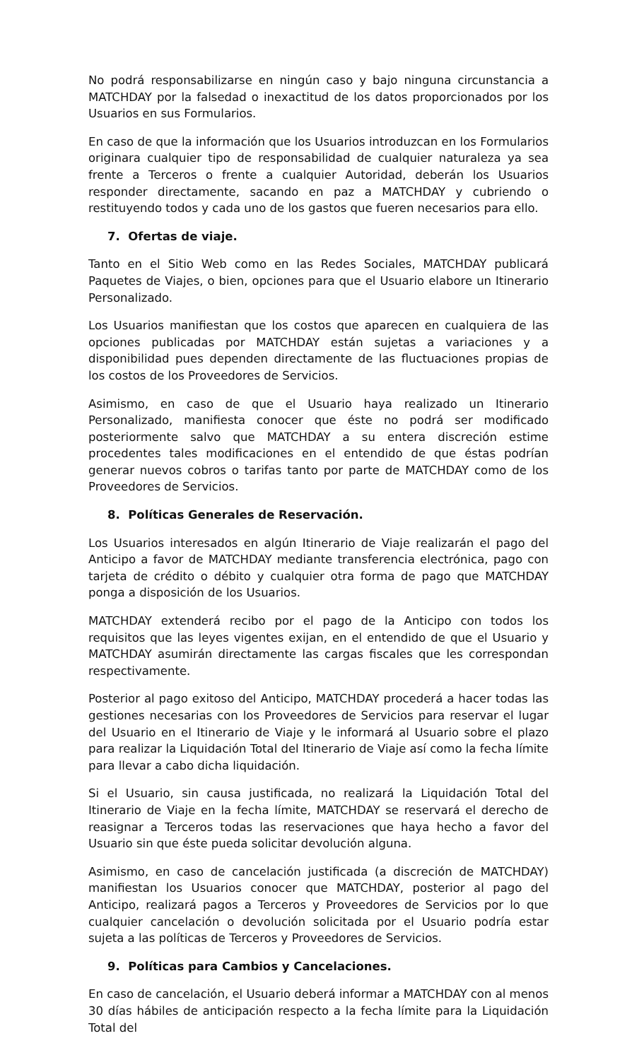No podrá responsabilizarse en ningún caso y bajo ninguna circunstancia a MATCHDAY por la falsedad o inexactitud de los datos proporcionados por los Usuarios en sus Formularios.
En caso de que la información que los Usuarios introduzcan en los Formularios originara cualquier tipo de responsabilidad de cualquier naturaleza ya sea frente a Terceros o frente a cualquier Autoridad, deberán los Usuarios responder directamente, sacando en paz a MATCHDAY y cubriendo o restituyendo todos y cada uno de los gastos que fueren necesarios para ello.
7. Ofertas de viaje.
Tanto en el Sitio Web como en las Redes Sociales, MATCHDAY publicará Paquetes de Viajes, o bien, opciones para que el Usuario elabore un Itinerario Personalizado.
Los Usuarios manifiestan que los costos que aparecen en cualquiera de las opciones publicadas por MATCHDAY están sujetas a variaciones y a disponibilidad pues dependen directamente de las fluctuaciones propias de los costos de los Proveedores de Servicios.
Asimismo, en caso de que el Usuario haya realizado un Itinerario Personalizado, manifiesta conocer que éste no podrá ser modificado posteriormente salvo que MATCHDAY a su entera discreción estime procedentes tales modificaciones en el entendido de que éstas podrían generar nuevos cobros o tarifas tanto por parte de MATCHDAY como de los Proveedores de Servicios.
8. Políticas Generales de Reservación.
Los Usuarios interesados en algún Itinerario de Viaje realizarán el pago del Anticipo a favor de MATCHDAY mediante transferencia electrónica, pago con tarjeta de crédito o débito y cualquier otra forma de pago que MATCHDAY ponga a disposición de los Usuarios.
MATCHDAY extenderá recibo por el pago de la Anticipo con todos los requisitos que las leyes vigentes exijan, en el entendido de que el Usuario y MATCHDAY asumirán directamente las cargas fiscales que les correspondan respectivamente.
Posterior al pago exitoso del Anticipo, MATCHDAY procederá a hacer todas las gestiones necesarias con los Proveedores de Servicios para reservar el lugar del Usuario en el Itinerario de Viaje y le informará al Usuario sobre el plazo para realizar la Liquidación Total del Itinerario de Viaje así como la fecha límite para llevar a cabo dicha liquidación.
Si el Usuario, sin causa justificada, no realizará la Liquidación Total del Itinerario de Viaje en la fecha límite, MATCHDAY se reservará el derecho de reasignar a Terceros todas las reservaciones que haya hecho a favor del Usuario sin que éste pueda solicitar devolución alguna.
Asimismo, en caso de cancelación justificada (a discreción de MATCHDAY) manifiestan los Usuarios conocer que MATCHDAY, posterior al pago del Anticipo, realizará pagos a Terceros y Proveedores de Servicios por lo que cualquier cancelación o devolución solicitada por el Usuario podría estar sujeta a las políticas de Terceros y Proveedores de Servicios.
9. Políticas para Cambios y Cancelaciones.
En caso de cancelación, el Usuario deberá informar a MATCHDAY con al menos 30 días hábiles de anticipación respecto a la fecha límite para la Liquidación Total del